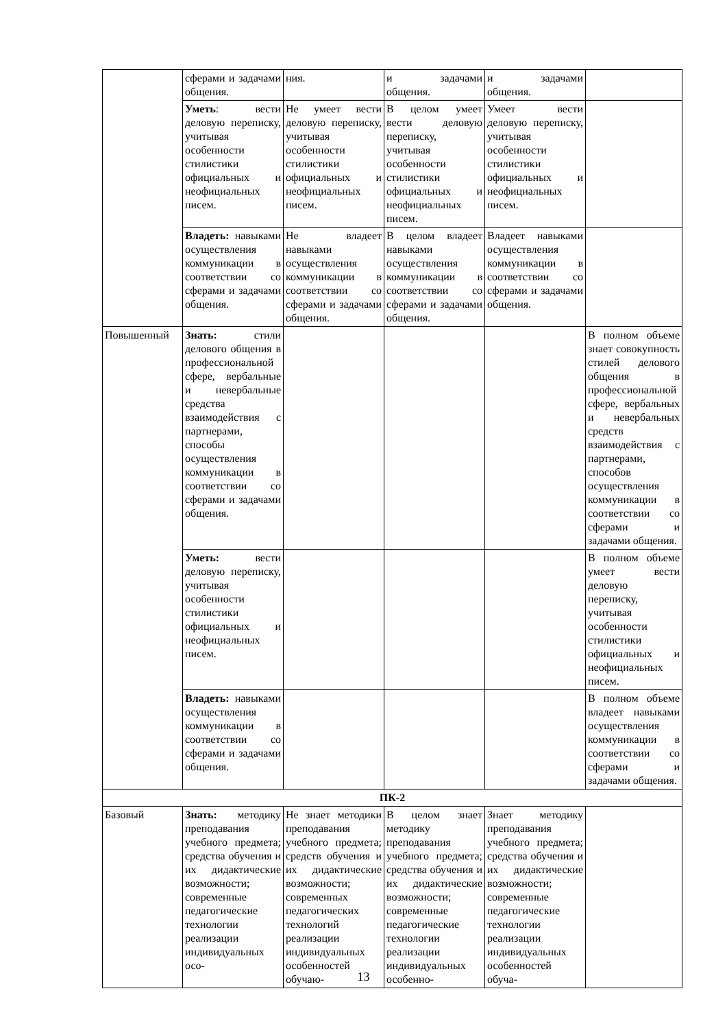| | сферами и задачами общения. | ния. | и задачами общения. | и задачами общения. | |
| | Уметь : вести деловую переписку, учитывая особенности стилистики официальных и неофициальных писем. | Не умеет вести деловую переписку, учитывая особенности стилистики официальных и неофициальных писем. | В целом умеет вести деловую переписку, учитывая особенности стилистики официальных и неофициальных писем. | Умеет вести деловую переписку, учитывая особенности стилистики официальных и неофициальных писем. | |
| | Владеть: навыками осуществления коммуникации в соответствии со сферами и задачами общения. | Не владеет навыками осуществления коммуникации в соответствии со сферами и задачами общения. | В целом владеет навыками осуществления коммуникации в соответствии со сферами и задачами общения. | Владеет навыками осуществления коммуникации в соответствии со сферами и задачами общения. | |
| Повышенный | Знать: стили делового общения в профессиональной сфере, вербальные и невербальные средства взаимодействия с партнерами, способы осуществления коммуникации в соответствии со сферами и задачами общения. | | | | В полном объеме знает совокупность стилей делового общения в профессиональной сфере, вербальных и невербальных средств взаимодействия с партнерами, способов осуществления коммуникации в соответствии со сферами и задачами общения. |
| | Уметь: вести деловую переписку, учитывая особенности стилистики официальных и неофициальных писем. | | | | В полном объеме умеет вести деловую переписку, учитывая особенности стилистики официальных и неофициальных писем. |
| | Владеть: навыками осуществления коммуникации в соответствии со сферами и задачами общения. | | | | В полном объеме владеет навыками осуществления коммуникации в соответствии со сферами и задачами общения. |
| ПК-2 | | | | | |
| Базовый | Знать: методику преподавания учебного предмета; средства обучения и их дидактические возможности; современные педагогические технологии реализации индивидуальных осо- | Не знает методики преподавания учебного предмета; средств обучения и их дидактические возможности; современных педагогических технологий реализации индивидуальных особенностей обучаю- | В целом знает методику преподавания учебного предмета; средства обучения и их дидактические возможности; современные педагогические технологии реализации индивидуальных особенно- | Знает методику преподавания учебного предмета; средства обучения и их дидактические возможности; современные педагогические технологии реализации индивидуальных особенностей обуча- | |
13